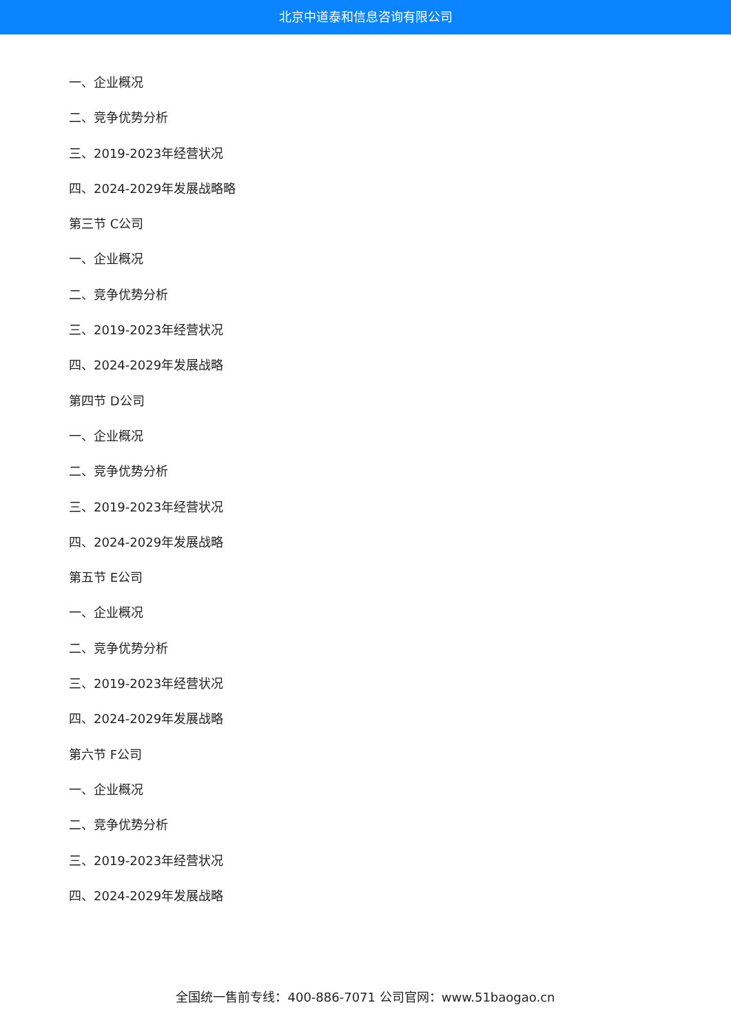北京中道泰和信息咨询有限公司
一、企业概况
二、竞争优势分析
三、2019-2023年经营状况
四、2024-2029年发展战略略
第三节 C公司
一、企业概况
二、竞争优势分析
三、2019-2023年经营状况
四、2024-2029年发展战略
第四节 D公司
一、企业概况
二、竞争优势分析
三、2019-2023年经营状况
四、2024-2029年发展战略
第五节 E公司
一、企业概况
二、竞争优势分析
三、2019-2023年经营状况
四、2024-2029年发展战略
第六节 F公司
一、企业概况
二、竞争优势分析
三、2019-2023年经营状况
四、2024-2029年发展战略
全国统一售前专线：400-886-7071 公司官网：www.51baogao.cn